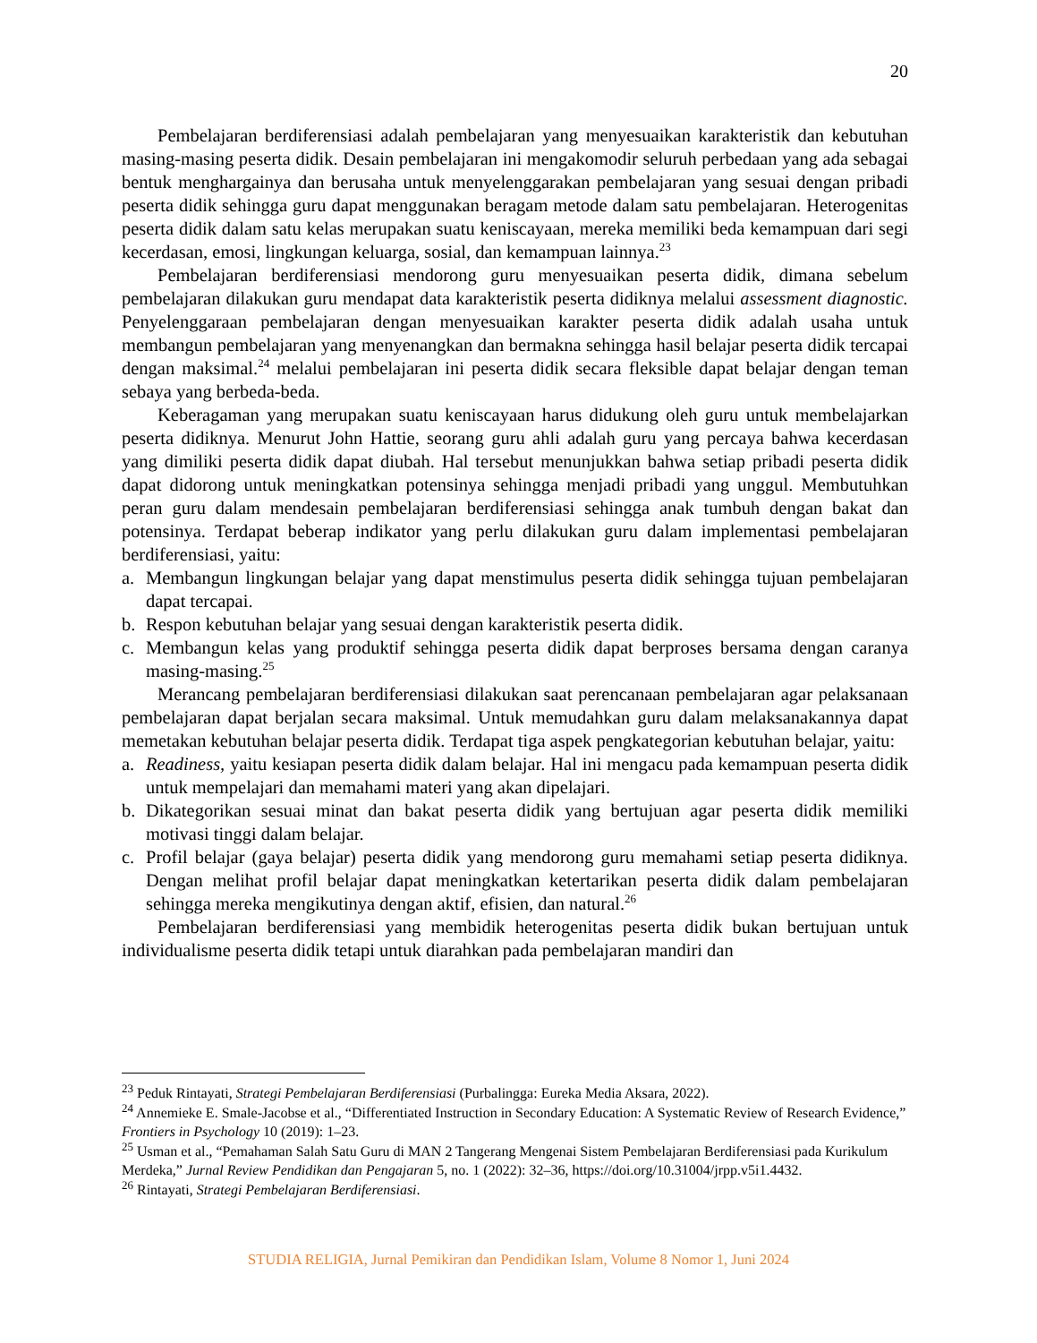20
Pembelajaran berdiferensiasi adalah pembelajaran yang menyesuaikan karakteristik dan kebutuhan masing-masing peserta didik. Desain pembelajaran ini mengakomodir seluruh perbedaan yang ada sebagai bentuk menghargainya dan berusaha untuk menyelenggarakan pembelajaran yang sesuai dengan pribadi peserta didik sehingga guru dapat menggunakan beragam metode dalam satu pembelajaran. Heterogenitas peserta didik dalam satu kelas merupakan suatu keniscayaan, mereka memiliki beda kemampuan dari segi kecerdasan, emosi, lingkungan keluarga, sosial, dan kemampuan lainnya.<sup>23</sup>
Pembelajaran berdiferensiasi mendorong guru menyesuaikan peserta didik, dimana sebelum pembelajaran dilakukan guru mendapat data karakteristik peserta didiknya melalui assessment diagnostic. Penyelenggaraan pembelajaran dengan menyesuaikan karakter peserta didik adalah usaha untuk membangun pembelajaran yang menyenangkan dan bermakna sehingga hasil belajar peserta didik tercapai dengan maksimal.<sup>24</sup> melalui pembelajaran ini peserta didik secara fleksible dapat belajar dengan teman sebaya yang berbeda-beda.
Keberagaman yang merupakan suatu keniscayaan harus didukung oleh guru untuk membelajarkan peserta didiknya. Menurut John Hattie, seorang guru ahli adalah guru yang percaya bahwa kecerdasan yang dimiliki peserta didik dapat diubah. Hal tersebut menunjukkan bahwa setiap pribadi peserta didik dapat didorong untuk meningkatkan potensinya sehingga menjadi pribadi yang unggul. Membutuhkan peran guru dalam mendesain pembelajaran berdiferensiasi sehingga anak tumbuh dengan bakat dan potensinya. Terdapat beberap indikator yang perlu dilakukan guru dalam implementasi pembelajaran berdiferensiasi, yaitu:
a. Membangun lingkungan belajar yang dapat menstimulus peserta didik sehingga tujuan pembelajaran dapat tercapai.
b. Respon kebutuhan belajar yang sesuai dengan karakteristik peserta didik.
c. Membangun kelas yang produktif sehingga peserta didik dapat berproses bersama dengan caranya masing-masing.<sup>25</sup>
Merancang pembelajaran berdiferensiasi dilakukan saat perencanaan pembelajaran agar pelaksanaan pembelajaran dapat berjalan secara maksimal. Untuk memudahkan guru dalam melaksanakannya dapat memetakan kebutuhan belajar peserta didik. Terdapat tiga aspek pengkategorian kebutuhan belajar, yaitu:
a. Readiness, yaitu kesiapan peserta didik dalam belajar. Hal ini mengacu pada kemampuan peserta didik untuk mempelajari dan memahami materi yang akan dipelajari.
b. Dikategorikan sesuai minat dan bakat peserta didik yang bertujuan agar peserta didik memiliki motivasi tinggi dalam belajar.
c. Profil belajar (gaya belajar) peserta didik yang mendorong guru memahami setiap peserta didiknya. Dengan melihat profil belajar dapat meningkatkan ketertarikan peserta didik dalam pembelajaran sehingga mereka mengikutinya dengan aktif, efisien, dan natural.<sup>26</sup>
Pembelajaran berdiferensiasi yang membidik heterogenitas peserta didik bukan bertujuan untuk individualisme peserta didik tetapi untuk diarahkan pada pembelajaran mandiri dan
<sup>23</sup> Peduk Rintayati, Strategi Pembelajaran Berdiferensiasi (Purbalingga: Eureka Media Aksara, 2022).
<sup>24</sup> Annemieke E. Smale-Jacobse et al., “Differentiated Instruction in Secondary Education: A Systematic Review of Research Evidence,” Frontiers in Psychology 10 (2019): 1–23.
<sup>25</sup> Usman et al., “Pemahaman Salah Satu Guru di MAN 2 Tangerang Mengenai Sistem Pembelajaran Berdiferensiasi pada Kurikulum Merdeka,” Jurnal Review Pendidikan dan Pengajaran 5, no. 1 (2022): 32–36, https://doi.org/10.31004/jrpp.v5i1.4432.
<sup>26</sup> Rintayati, Strategi Pembelajaran Berdiferensiasi.
STUDIA RELIGIA, Jurnal Pemikiran dan Pendidikan Islam, Volume 8 Nomor 1, Juni 2024